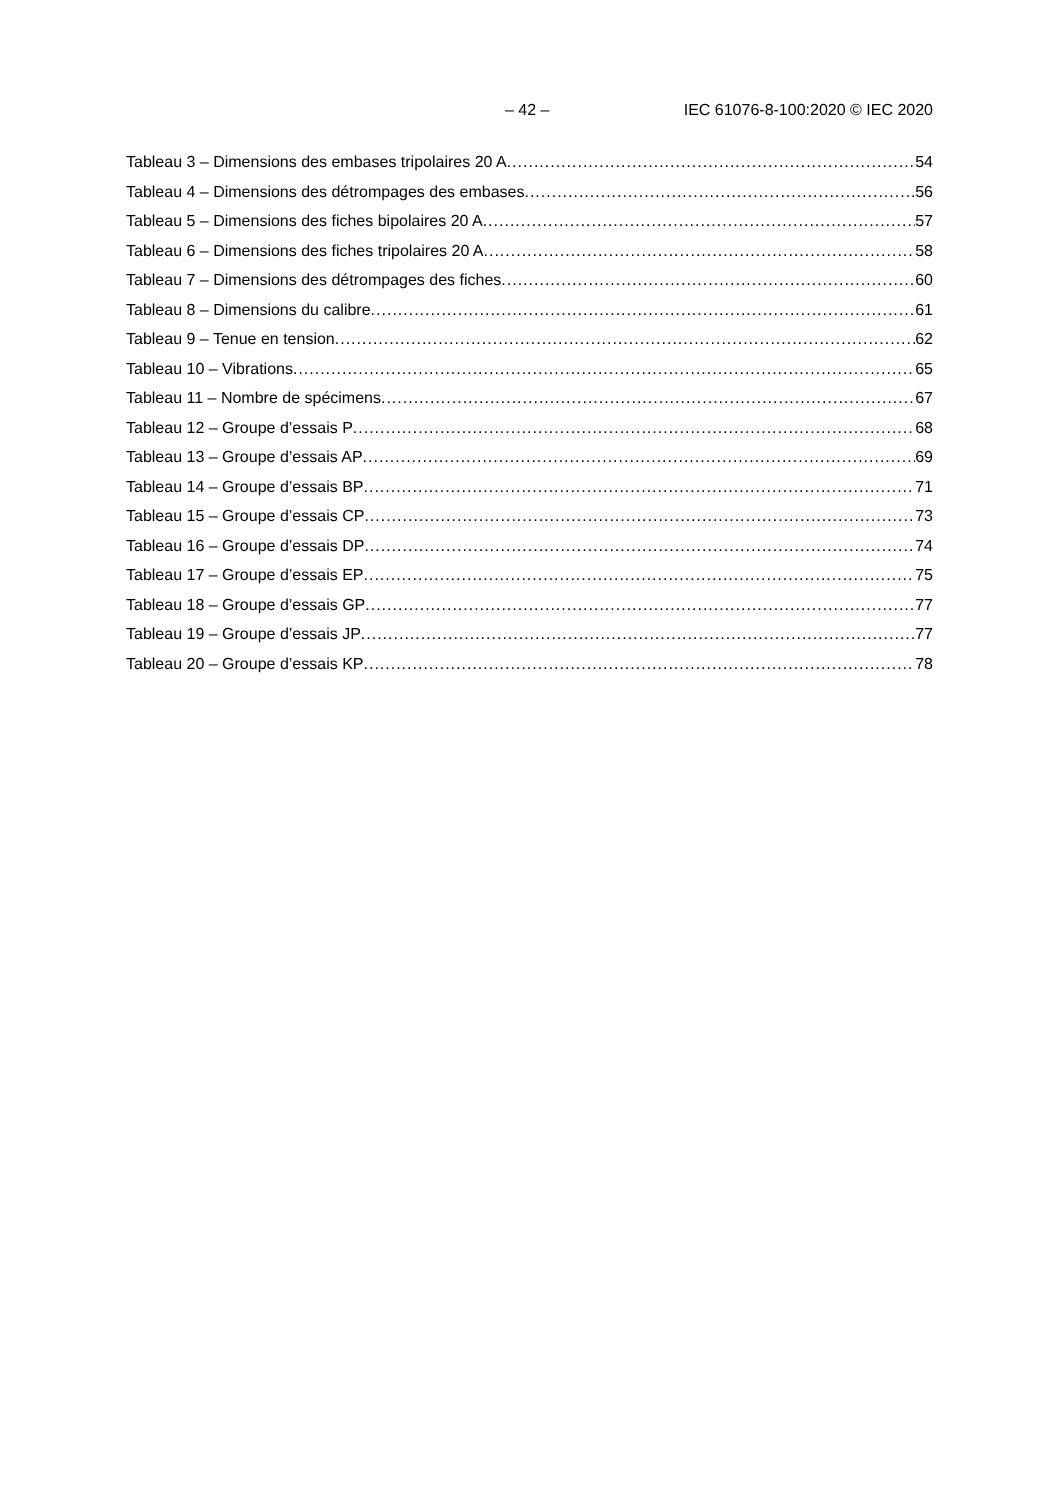– 42 – IEC 61076-8-100:2020 © IEC 2020
Tableau 3 – Dimensions des embases tripolaires 20 A 54
Tableau 4 – Dimensions des détrompages des embases 56
Tableau 5 – Dimensions des fiches bipolaires 20 A 57
Tableau 6 – Dimensions des fiches tripolaires 20 A 58
Tableau 7 – Dimensions des détrompages des fiches 60
Tableau 8 – Dimensions du calibre 61
Tableau 9 – Tenue en tension 62
Tableau 10 – Vibrations 65
Tableau 11 – Nombre de spécimens 67
Tableau 12 – Groupe d’essais P 68
Tableau 13 – Groupe d’essais AP 69
Tableau 14 – Groupe d’essais BP 71
Tableau 15 – Groupe d’essais CP 73
Tableau 16 – Groupe d’essais DP 74
Tableau 17 – Groupe d’essais EP 75
Tableau 18 – Groupe d’essais GP 77
Tableau 19 – Groupe d’essais JP 77
Tableau 20 – Groupe d’essais KP 78